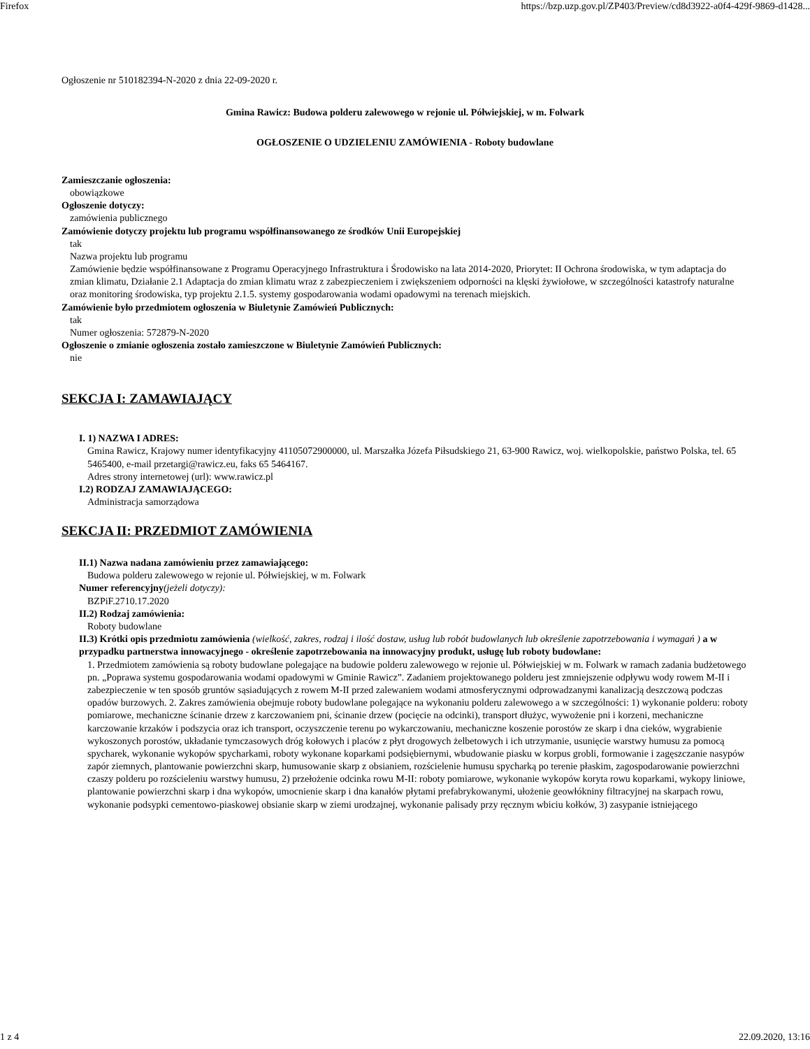Firefox https://bzp.uzp.gov.pl/ZP403/Preview/cd8d3922-a0f4-429f-9869-d1428...
Ogłoszenie nr 510182394-N-2020 z dnia 22-09-2020 r.
Gmina Rawicz: Budowa polderu zalewowego w rejonie ul. Półwiejskiej, w m. Folwark
OGŁOSZENIE O UDZIELENIU ZAMÓWIENIA - Roboty budowlane
Zamieszczanie ogłoszenia:
obowiązkowe
Ogłoszenie dotyczy:
zamówienia publicznego
Zamówienie dotyczy projektu lub programu współfinansowanego ze środków Unii Europejskiej
tak
Nazwa projektu lub programu
Zamówienie będzie współfinansowane z Programu Operacyjnego Infrastruktura i Środowisko na lata 2014-2020, Priorytet: II Ochrona środowiska, w tym adaptacja do zmian klimatu, Działanie 2.1 Adaptacja do zmian klimatu wraz z zabezpieczeniem i zwiększeniem odporności na klęski żywiołowe, w szczególności katastrofy naturalne oraz monitoring środowiska, typ projektu 2.1.5. systemy gospodarowania wodami opadowymi na terenach miejskich.
Zamówienie było przedmiotem ogłoszenia w Biuletynie Zamówień Publicznych:
tak
Numer ogłoszenia: 572879-N-2020
Ogłoszenie o zmianie ogłoszenia zostało zamieszczone w Biuletynie Zamówień Publicznych:
nie
SEKCJA I: ZAMAWIAJĄCY
I. 1) NAZWA I ADRES:
Gmina Rawicz, Krajowy numer identyfikacyjny 41105072900000, ul. Marszałka Józefa Piłsudskiego 21, 63-900 Rawicz, woj. wielkopolskie, państwo Polska, tel. 65 5465400, e-mail przetargi@rawicz.eu, faks 65 5464167.
Adres strony internetowej (url): www.rawicz.pl
I.2) RODZAJ ZAMAWIAJĄCEGO:
Administracja samorządowa
SEKCJA II: PRZEDMIOT ZAMÓWIENIA
II.1) Nazwa nadana zamówieniu przez zamawiającego:
Budowa polderu zalewowego w rejonie ul. Półwiejskiej, w m. Folwark
Numer referencyjny(jeżeli dotyczy):
BZPiF.2710.17.2020
II.2) Rodzaj zamówienia:
Roboty budowlane
II.3) Krótki opis przedmiotu zamówienia (wielkość, zakres, rodzaj i ilość dostaw, usług lub robót budowlanych lub określenie zapotrzebowania i wymagań ) a w przypadku partnerstwa innowacyjnego - określenie zapotrzebowania na innowacyjny produkt, usługę lub roboty budowlane:
1. Przedmiotem zamówienia są roboty budowlane polegające na budowie polderu zalewowego w rejonie ul. Półwiejskiej w m. Folwark w ramach zadania budżetowego pn. „Poprawa systemu gospodarowania wodami opadowymi w Gminie Rawicz”. Zadaniem projektowanego polderu jest zmniejszenie odpływu wody rowem M-II i zabezpieczenie w ten sposób gruntów sąsiadujących z rowem M-II przed zalewaniem wodami atmosferycznymi odprowadzanymi kanalizacją deszczową podczas opadów burzowych. 2. Zakres zamówienia obejmuje roboty budowlane polegające na wykonaniu polderu zalewowego a w szczególności: 1) wykonanie polderu: roboty pomiarowe, mechaniczne ścinanie drzew z karczowaniem pni, ścinanie drzew (pocięcie na odcinki), transport dłużyc, wywożenie pni i korzeni, mechaniczne karczowanie krzaków i podszycia oraz ich transport, oczyszczenie terenu po wykarczowaniu, mechaniczne koszenie porostów ze skarp i dna cieków, wygrabienie wykoszonych porostów, układanie tymczasowych dróg kołowych i placów z płyt drogowych żelbetowych i ich utrzymanie, usunięcie warstwy humusu za pomocą spycharek, wykonanie wykopów spycharkami, roboty wykonane koparkami podsiębiernymi, wbudowanie piasku w korpus grobli, formowanie i zagęszczanie nasypów zapór ziemnych, plantowanie powierzchni skarp, humusowanie skarp z obsianiem, rozścielenie humusu spycharką po terenie płaskim, zagospodarowanie powierzchni czaszy polderu po rozścieleniu warstwy humusu, 2) przełożenie odcinka rowu M-II: roboty pomiarowe, wykonanie wykopów koryta rowu koparkami, wykopy liniowe, plantowanie powierzchni skarp i dna wykopów, umocnienie skarp i dna kanałów płytami prefabrykowanymi, ułożenie geowłókniny filtracyjnej na skarpach rowu, wykonanie podsypki cementowo-piaskowej obsianie skarp w ziemi urodzajnej, wykonanie palisady przy ręcznym wbiciu kołków, 3) zasypanie istniejącego
1 z 4 22.09.2020, 13:16